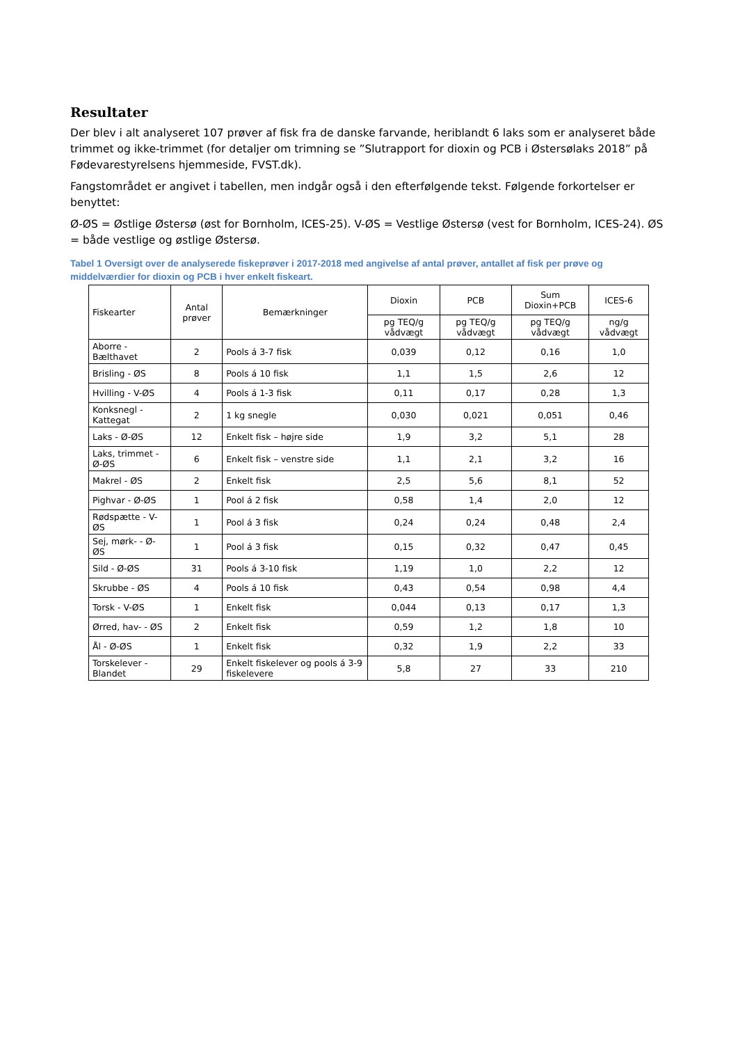Resultater
Der blev i alt analyseret 107 prøver af fisk fra de danske farvande, heriblandt 6 laks som er analyseret både trimmet og ikke-trimmet (for detaljer om trimning se ”Slutrapport for dioxin og PCB i Østersølaks 2018” på Fødevarestyrelsens hjemmeside, FVST.dk).
Fangstområdet er angivet i tabellen, men indgår også i den efterfølgende tekst. Følgende forkortelser er benyttet:
Ø-ØS = Østlige Østersø (øst for Bornholm, ICES-25). V-ØS = Vestlige Østersø (vest for Bornholm, ICES-24). ØS = både vestlige og østlige Østersø.
Tabel 1 Oversigt over de analyserede fiskeprøver i 2017-2018 med angivelse af antal prøver, antallet af fisk per prøve og middelværdier for dioxin og PCB i hver enkelt fiskeart.
| Fiskearter | Antal prøver | Bemærkninger | Dioxin | PCB | Sum Dioxin+PCB | ICES-6 |
| --- | --- | --- | --- | --- | --- | --- |
| | | | pg TEQ/g vådvægt | pg TEQ/g vådvægt | pg TEQ/g vådvægt | ng/g vådvægt |
| Aborre -Bælthavet | 2 | Pools á 3-7 fisk | 0,039 | 0,12 | 0,16 | 1,0 |
| Brisling - ØS | 8 | Pools á 10 fisk | 1,1 | 1,5 | 2,6 | 12 |
| Hvilling - V-ØS | 4 | Pools á 1-3 fisk | 0,11 | 0,17 | 0,28 | 1,3 |
| Konksnegl - Kattegat | 2 | 1 kg snegle | 0,030 | 0,021 | 0,051 | 0,46 |
| Laks - Ø-ØS | 12 | Enkelt fisk – højre side | 1,9 | 3,2 | 5,1 | 28 |
| Laks, trimmet - Ø-ØS | 6 | Enkelt fisk – venstre side | 1,1 | 2,1 | 3,2 | 16 |
| Makrel - ØS | 2 | Enkelt fisk | 2,5 | 5,6 | 8,1 | 52 |
| Pighvar - Ø-ØS | 1 | Pool á 2 fisk | 0,58 | 1,4 | 2,0 | 12 |
| Rødspætte - V-ØS | 1 | Pool á 3 fisk | 0,24 | 0,24 | 0,48 | 2,4 |
| Sej, mørk- - Ø-ØS | 1 | Pool á 3 fisk | 0,15 | 0,32 | 0,47 | 0,45 |
| Sild - Ø-ØS | 31 | Pools á 3-10 fisk | 1,19 | 1,0 | 2,2 | 12 |
| Skrubbe - ØS | 4 | Pools á 10 fisk | 0,43 | 0,54 | 0,98 | 4,4 |
| Torsk - V-ØS | 1 | Enkelt fisk | 0,044 | 0,13 | 0,17 | 1,3 |
| Ørred, hav- - ØS | 2 | Enkelt fisk | 0,59 | 1,2 | 1,8 | 10 |
| Ål - Ø-ØS | 1 | Enkelt fisk | 0,32 | 1,9 | 2,2 | 33 |
| Torskelever - Blandet | 29 | Enkelt fiskelever og pools á 3-9 fiskelevere | 5,8 | 27 | 33 | 210 |